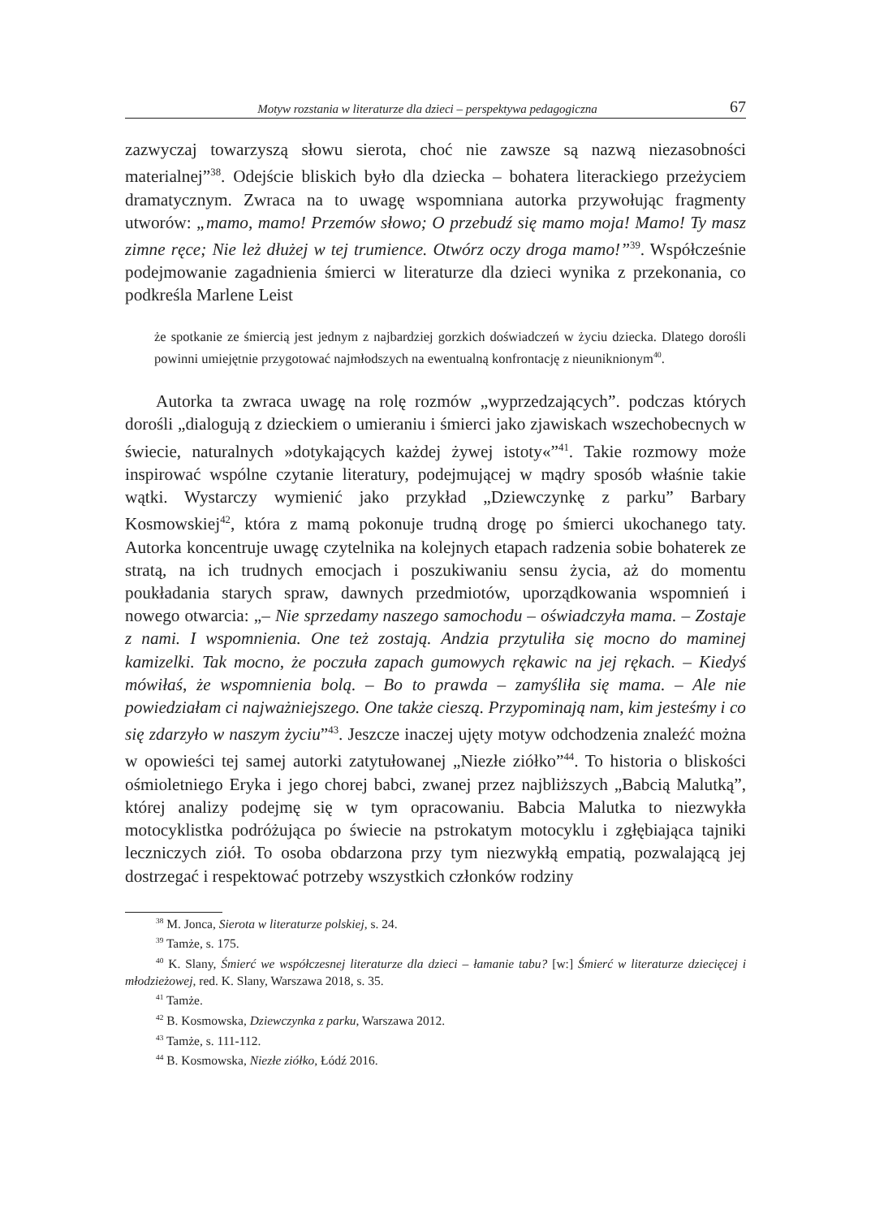Motyw rozstania w literaturze dla dzieci – perspektywa pedagogiczna 67
zazwyczaj towarzyszą słowu sierota, choć nie zawsze są nazwą niezasobności materialnej”<sup>38</sup>. Odejście bliskich było dla dziecka – bohatera literackiego przeżyciem dramatycznym. Zwraca na to uwagę wspomniana autorka przywołując fragmenty utworów: „mamo, mamo! Przemów słowo; O przebudź się mamo moja! Mamo! Ty masz zimne ręce; Nie leż dłużej w tej trumience. Otwórz oczy droga mamo!”<sup>39</sup>. Współcześnie podejmowanie zagadnienia śmierci w literaturze dla dzieci wynika z przekonania, co podkreśla Marlene Leist
że spotkanie ze śmiercią jest jednym z najbardziej gorzkich doświadczeń w życiu dziecka. Dlatego dorośli powinni umiejętnie przygotować najmłodszych na ewentualną konfrontację z nieuniknionym<sup>40</sup>.
Autorka ta zwraca uwagę na rolę rozmów „wyprzedzających”. podczas których dorośli „dialogują z dzieckiem o umieraniu i śmierci jako zjawiskach wszechobecnych w świecie, naturalnych »dotykających każdej żywej istoty«”<sup>41</sup>. Takie rozmowy może inspirować wspólne czytanie literatury, podejmującej w mądry sposób właśnie takie wątki. Wystarczy wymienić jako przykład „Dziewczynkę z parku” Barbary Kosmowskiej<sup>42</sup>, która z mamą pokonuje trudną drogę po śmierci ukochanego taty. Autorka koncentruje uwagę czytelnika na kolejnych etapach radzenia sobie bohaterek ze stratą, na ich trudnych emocjach i poszukiwaniu sensu życia, aż do momentu poukładania starych spraw, dawnych przedmiotów, uporządkowania wspomnień i nowego otwarcia: „– Nie sprzedamy naszego samochodu – oświadczyła mama. – Zostaje z nami. I wspomnienia. One też zostają. Andzia przytuliła się mocno do maminej kamizelki. Tak mocno, że poczuła zapach gumowych rękawic na jej rękach. – Kiedyś mówiłaś, że wspomnienia bolą. – Bo to prawda – zamyśliła się mama. – Ale nie powiedziałam ci najważniejszego. One także cieszą. Przypominają nam, kim jesteśmy i co się zdarzyło w naszym życiu”<sup>43</sup>. Jeszcze inaczej ujęty motyw odchodzenia znaleźć można w opowieści tej samej autorki zatytułowanej „Niezłe ziółko”<sup>44</sup>. To historia o bliskości ośmioletniego Eryka i jego chorej babci, zwanej przez najbliższych „Babcią Malutką”, której analizy podejmę się w tym opracowaniu. Babcia Malutka to niezwykła motocyklistka podróżująca po świecie na pstrokatym motocyklu i zgłębiająca tajniki leczniczych ziół. To osoba obdarzona przy tym niezwykłą empatią, pozwalającą jej dostrzegać i respektować potrzeby wszystkich członków rodziny
<sup>38</sup> M. Jonca, Sierota w literaturze polskiej, s. 24.
<sup>39</sup> Tamże, s. 175.
<sup>40</sup> K. Slany, Śmierć we współczesnej literaturze dla dzieci – łamanie tabu? [w:] Śmierć w literaturze dziecięcej i młodzieżowej, red. K. Slany, Warszawa 2018, s. 35.
<sup>41</sup> Tamże.
<sup>42</sup> B. Kosmowska, Dziewczynka z parku, Warszawa 2012.
<sup>43</sup> Tamże, s. 111-112.
<sup>44</sup> B. Kosmowska, Niezłe ziółko, Łódź 2016.